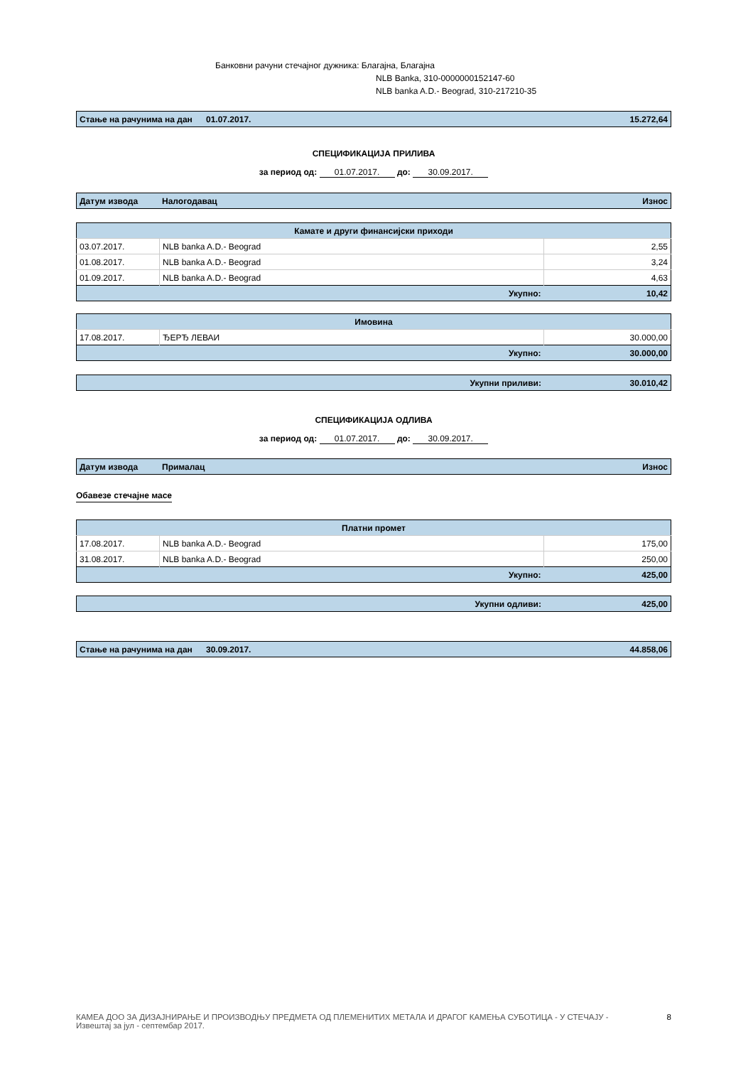Банковни рачуни стечајног дужника: Благајна, Благајна
NLB Banka, 310-0000000152147-60
NLB banka A.D.- Beograd, 310-217210-35
| Стање на рачунима на дан | 01.07.2017. | 15.272,64 |
СПЕЦИФИКАЦИЈА ПРИЛИВА
за период од: 01.07.2017. до: 30.09.2017.
| Датум извода | Налогодавац | Износ |
| Камате и други финансијски приходи | | |
| --- | --- | --- |
| 03.07.2017. | NLB banka A.D.- Beograd | 2,55 |
| 01.08.2017. | NLB banka A.D.- Beograd | 3,24 |
| 01.09.2017. | NLB banka A.D.- Beograd | 4,63 |
| Укупно: | | 10,42 |
| Имовина | | |
| --- | --- | --- |
| 17.08.2017. | ЂЕРЂ ЛЕВАИ | 30.000,00 |
| Укупно: | | 30.000,00 |
| Укупни приливи: | 30.010,42 |
СПЕЦИФИКАЦИЈА ОДЛИВА
за период од: 01.07.2017. до: 30.09.2017.
| Датум извода | Прималац | Износ |
Обавезе стечајне масе
| Платни промет | | |
| --- | --- | --- |
| 17.08.2017. | NLB banka A.D.- Beograd | 175,00 |
| 31.08.2017. | NLB banka A.D.- Beograd | 250,00 |
| Укупно: | | 425,00 |
| Укупни одливи: | 425,00 |
| Стање на рачунима на дан | 30.09.2017. | 44.858,06 |
КАМЕА ДОО ЗА ДИЗАЈНИРАЊЕ И ПРОИЗВОДЊУ ПРЕДМЕТА ОД ПЛЕМЕНИТИХ МЕТАЛА И ДРАГОГ КАМЕЊА СУБОТИЦА - У СТЕЧАЈУ - Извештај за јул - септембар 2017.
8